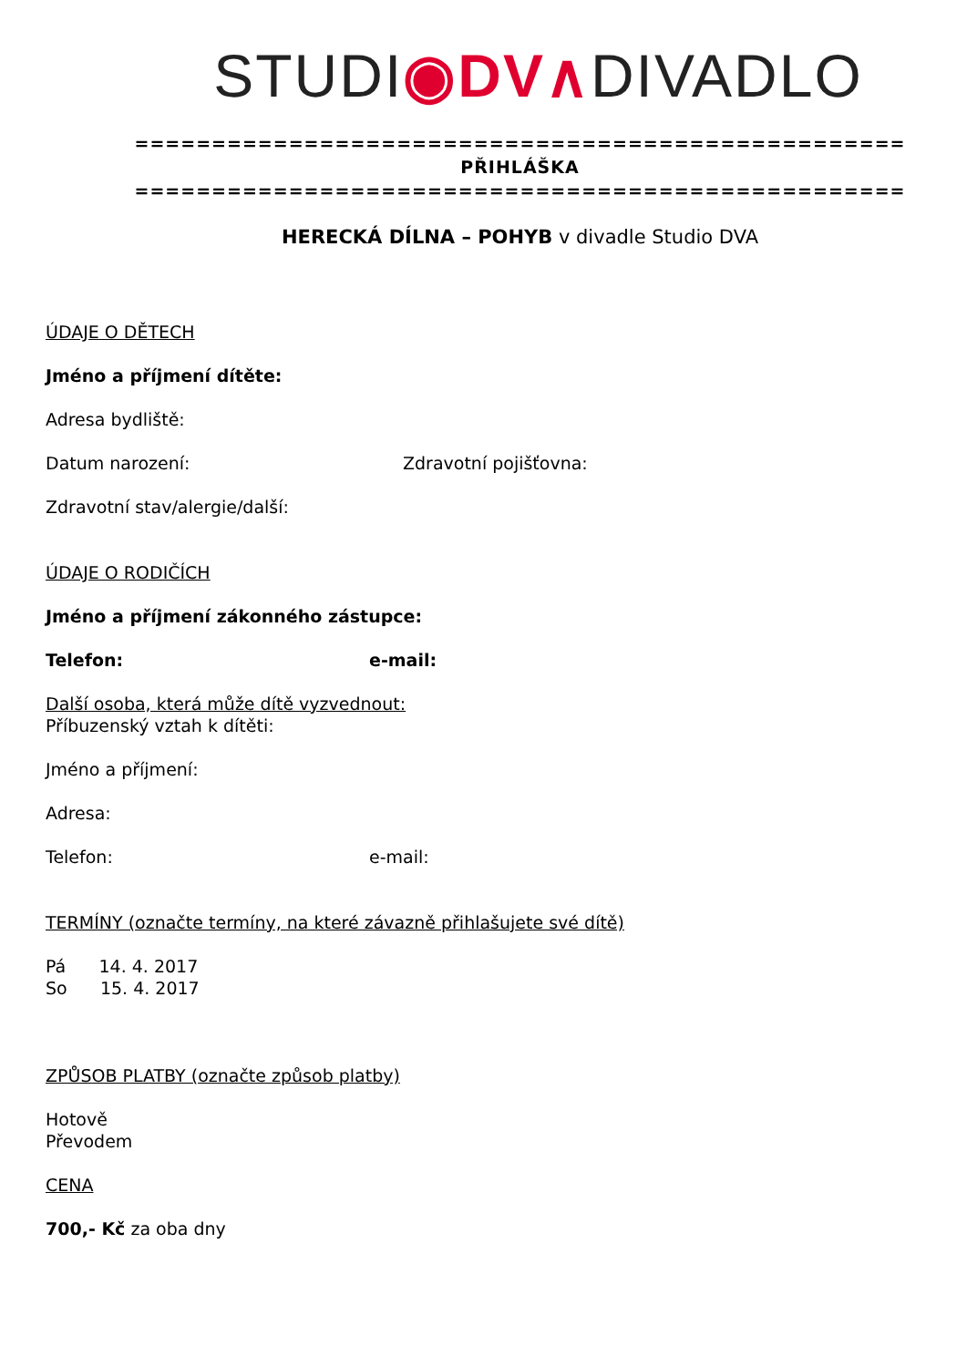STUDI◉DV∧DIVADLO
==================================================
PŘIHLÁŠKA
==================================================
HERECKÁ DÍLNA – POHYB v divadle Studio DVA
ÚDAJE O DĚTECH
Jméno a příjmení dítěte:
Adresa bydliště:
Datum narození: Zdravotní pojišťovna:
Zdravotní stav/alergie/další:
ÚDAJE O RODIČÍCH
Jméno a příjmení zákonného zástupce:
Telefon: e-mail:
Další osoba, která může dítě vyzvednout:
Příbuzenský vztah k dítěti:
Jméno a příjmení:
Adresa:
Telefon: e-mail:
TERMÍNY (označte termíny, na které závazně přihlašujete své dítě)
Pá 14. 4. 2017
So 15. 4. 2017
ZPŮSOB PLATBY (označte způsob platby)
Hotově
Převodem
CENA
700,- Kč za oba dny